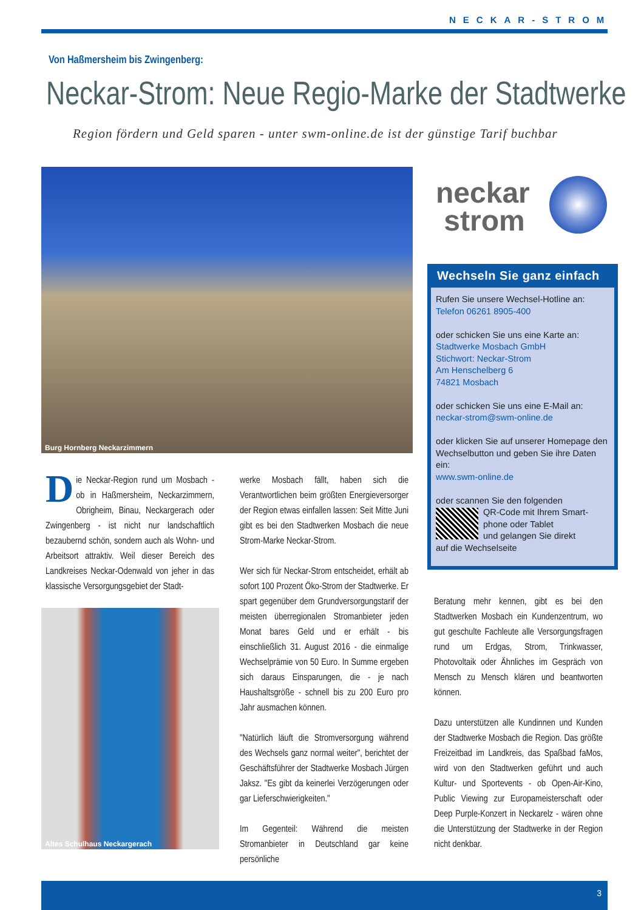NECKAR-STROM
Von Haßmersheim bis Zwingenberg:
Neckar-Strom: Neue Regio-Marke der Stadtwerke
Region fördern und Geld sparen - unter swm-online.de ist der günstige Tarif buchbar
Burg Hornberg Neckarzimmern
neckar
strom
Wechseln Sie ganz einfach
Rufen Sie unsere Wechsel-Hotline an:
Telefon 06261 8905-400
oder schicken Sie uns eine Karte an:
Stadtwerke Mosbach GmbH
Stichwort: Neckar-Strom
Am Henschelberg 6
74821 Mosbach
oder schicken Sie uns eine E-Mail an:
neckar-strom@swm-online.de
oder klicken Sie auf unserer Homepage den Wechselbutton und geben Sie ihre Daten ein:
www.swm-online.de
oder scannen Sie den folgenden
QR-Code mit Ihrem Smart-
phone oder Tablet
und gelangen Sie direkt
auf die Wechselseite
Die Neckar-Region rund um Mosbach - ob in Haßmersheim, Neckarzimmern, Obrigheim, Binau, Neckargerach oder Zwingenberg - ist nicht nur landschaftlich bezaubernd schön, sondern auch als Wohn- und Arbeitsort attraktiv. Weil dieser Bereich des Landkreises Neckar-Odenwald von jeher in das klassische Versorgungsgebiet der Stadt-
Altes Schulhaus Neckargerach
werke Mosbach fällt, haben sich die Verantwortlichen beim größten Energieversorger der Region etwas einfallen lassen: Seit Mitte Juni gibt es bei den Stadtwerken Mosbach die neue Strom-Marke Neckar-Strom.
Wer sich für Neckar-Strom entscheidet, erhält ab sofort 100 Prozent Öko-Strom der Stadtwerke. Er spart gegenüber dem Grundversorgungstarif der meisten überregionalen Stromanbieter jeden Monat bares Geld und er erhält - bis einschließlich 31. August 2016 - die einmalige Wechselprämie von 50 Euro. In Summe ergeben sich daraus Einsparungen, die - je nach Haushaltsgröße - schnell bis zu 200 Euro pro Jahr ausmachen können.
"Natürlich läuft die Stromversorgung während des Wechsels ganz normal weiter", berichtet der Geschäftsführer der Stadtwerke Mosbach Jürgen Jaksz. "Es gibt da keinerlei Verzögerungen oder gar Lieferschwierigkeiten."
Im Gegenteil: Während die meisten Stromanbieter in Deutschland gar keine persönliche
Beratung mehr kennen, gibt es bei den Stadtwerken Mosbach ein Kundenzentrum, wo gut geschulte Fachleute alle Versorgungsfragen rund um Erdgas, Strom, Trinkwasser, Photovoltaik oder Ähnliches im Gespräch von Mensch zu Mensch klären und beantworten können.
Dazu unterstützen alle Kundinnen und Kunden der Stadtwerke Mosbach die Region. Das größte Freizeitbad im Landkreis, das Spaßbad faMos, wird von den Stadtwerken geführt und auch Kultur- und Sportevents - ob Open-Air-Kino, Public Viewing zur Europameisterschaft oder Deep Purple-Konzert in Neckarelz - wären ohne die Unterstützung der Stadtwerke in der Region nicht denkbar.
3